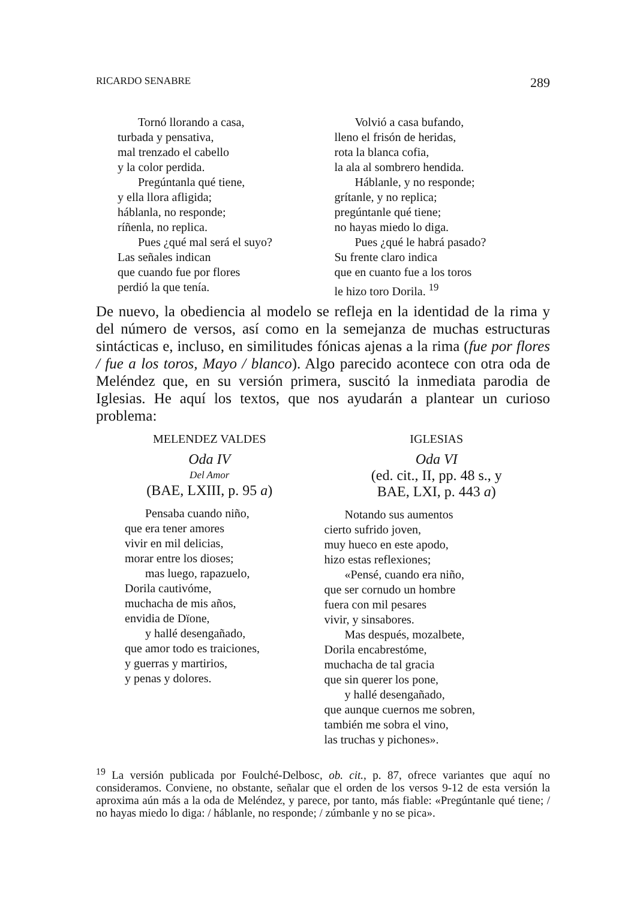RICARDO SENABRE 289
Tornó llorando a casa,
turbada y pensativa,
mal trenzado el cabello
y la color perdida.
Pregúntanla qué tiene,
y ella llora afligida;
háblanla, no responde;
ríñenla, no replica.
Pues ¿qué mal será el suyo?
Las señales indican
que cuando fue por flores
perdió la que tenía.
Volvió a casa bufando,
lleno el frisón de heridas,
rota la blanca cofia,
la ala al sombrero hendida.
Háblanle, y no responde;
grítanle, y no replica;
pregúntanle qué tiene;
no hayas miedo lo diga.
Pues ¿qué le habrá pasado?
Su frente claro indica
que en cuanto fue a los toros
le hizo toro Dorila. <sup>19</sup>
De nuevo, la obediencia al modelo se refleja en la identidad de la rima y del número de versos, así como en la semejanza de muchas estructuras sintácticas e, incluso, en similitudes fónicas ajenas a la rima (fue por flores / fue a los toros, Mayo / blanco). Algo parecido acontece con otra oda de Meléndez que, en su versión primera, suscitó la inmediata parodia de Iglesias. He aquí los textos, que nos ayudarán a plantear un curioso problema:
MELENDEZ VALDES
Oda IV
Del Amor
(BAE, LXIII, p. 95 a)
Pensaba cuando niño,
que era tener amores
vivir en mil delicias,
morar entre los dioses;
mas luego, rapazuelo,
Dorila cautivóme,
muchacha de mis años,
envidia de Dïone,
y hallé desengañado,
que amor todo es traiciones,
y guerras y martirios,
y penas y dolores.
IGLESIAS
Oda VI
(ed. cit., II, pp. 48 s., y
BAE, LXI, p. 443 a)
Notando sus aumentos
cierto sufrido joven,
muy hueco en este apodo,
hizo estas reflexiones;
«Pensé, cuando era niño,
que ser cornudo un hombre
fuera con mil pesares
vivir, y sinsabores.
Mas después, mozalbete,
Dorila encabrestóme,
muchacha de tal gracia
que sin querer los pone,
y hallé desengañado,
que aunque cuernos me sobren,
también me sobra el vino,
las truchas y pichones».
<sup>19</sup> La versión publicada por Foulché-Delbosc, ob. cit., p. 87, ofrece variantes que aquí no consideramos. Conviene, no obstante, señalar que el orden de los versos 9-12 de esta versión la aproxima aún más a la oda de Meléndez, y parece, por tanto, más fiable: «Pregúntanle qué tiene; / no hayas miedo lo diga: / háblanle, no responde; / zúmbanle y no se pica».